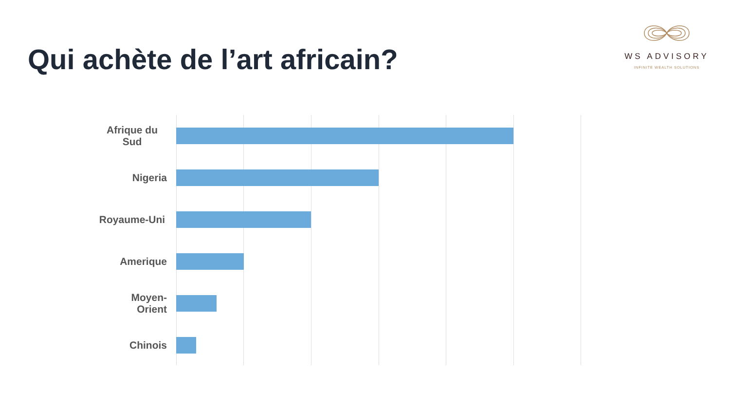Qui achète de l’art africain?
WS ADVISORY
INFINITE WEALTH SOLUTIONS
Afrique du Sud
Nigeria
Royaume-Uni
Amerique
Moyen-
Orient
Chinois